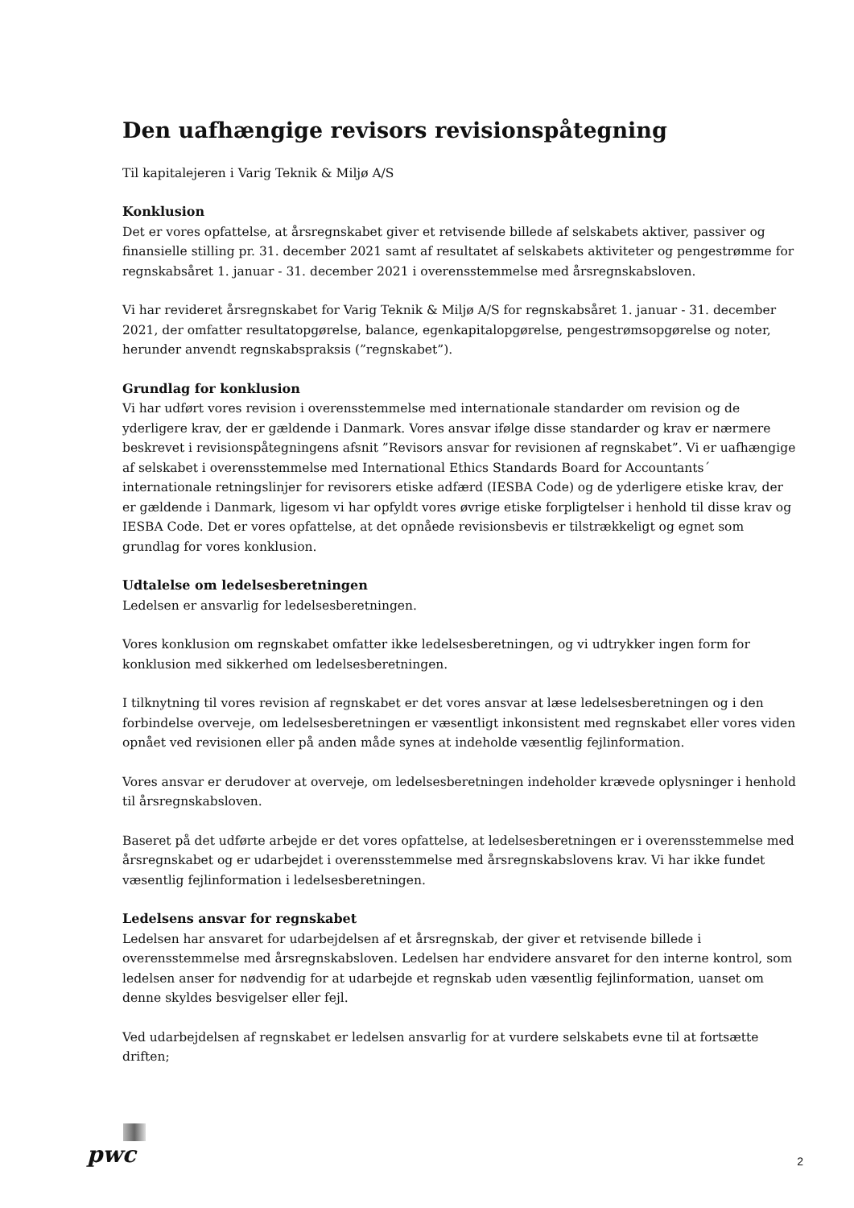Den uafhængige revisors revisionspåtegning
Til kapitalejeren i Varig Teknik & Miljø A/S
Konklusion
Det er vores opfattelse, at årsregnskabet giver et retvisende billede af selskabets aktiver, passiver og finansielle stilling pr. 31. december 2021 samt af resultatet af selskabets aktiviteter og pengestrømme for regnskabsåret 1. januar - 31. december 2021 i overensstemmelse med årsregnskabsloven.
Vi har revideret årsregnskabet for Varig Teknik & Miljø A/S for regnskabsåret 1. januar - 31. december 2021, der omfatter resultatopgørelse, balance, egenkapitalopgørelse, pengestrømsopgørelse og noter, herunder anvendt regnskabspraksis (”regnskabet”).
Grundlag for konklusion
Vi har udført vores revision i overensstemmelse med internationale standarder om revision og de yderligere krav, der er gældende i Danmark. Vores ansvar ifølge disse standarder og krav er nærmere beskrevet i revisionspåtegningens afsnit ”Revisors ansvar for revisionen af regnskabet”. Vi er uafhængige af selskabet i overensstemmelse med International Ethics Standards Board for Accountants´ internationale retningslinjer for revisorers etiske adfærd (IESBA Code) og de yderligere etiske krav, der er gældende i Danmark, ligesom vi har opfyldt vores øvrige etiske forpligtelser i henhold til disse krav og IESBA Code. Det er vores opfattelse, at det opnåede revisionsbevis er tilstrækkeligt og egnet som grundlag for vores konklusion.
Udtalelse om ledelsesberetningen
Ledelsen er ansvarlig for ledelsesberetningen.
Vores konklusion om regnskabet omfatter ikke ledelsesberetningen, og vi udtrykker ingen form for konklusion med sikkerhed om ledelsesberetningen.
I tilknytning til vores revision af regnskabet er det vores ansvar at læse ledelsesberetningen og i den forbindelse overveje, om ledelsesberetningen er væsentligt inkonsistent med regnskabet eller vores viden opnået ved revisionen eller på anden måde synes at indeholde væsentlig fejlinformation.
Vores ansvar er derudover at overveje, om ledelsesberetningen indeholder krævede oplysninger i henhold til årsregnskabsloven.
Baseret på det udførte arbejde er det vores opfattelse, at ledelsesberetningen er i overensstemmelse med årsregnskabet og er udarbejdet i overensstemmelse med årsregnskabslovens krav. Vi har ikke fundet væsentlig fejlinformation i ledelsesberetningen.
Ledelsens ansvar for regnskabet
Ledelsen har ansvaret for udarbejdelsen af et årsregnskab, der giver et retvisende billede i overensstemmelse med årsregnskabsloven. Ledelsen har endvidere ansvaret for den interne kontrol, som ledelsen anser for nødvendig for at udarbejde et regnskab uden væsentlig fejlinformation, uanset om denne skyldes besvigelser eller fejl.
Ved udarbejdelsen af regnskabet er ledelsen ansvarlig for at vurdere selskabets evne til at fortsætte driften;
pwc
2